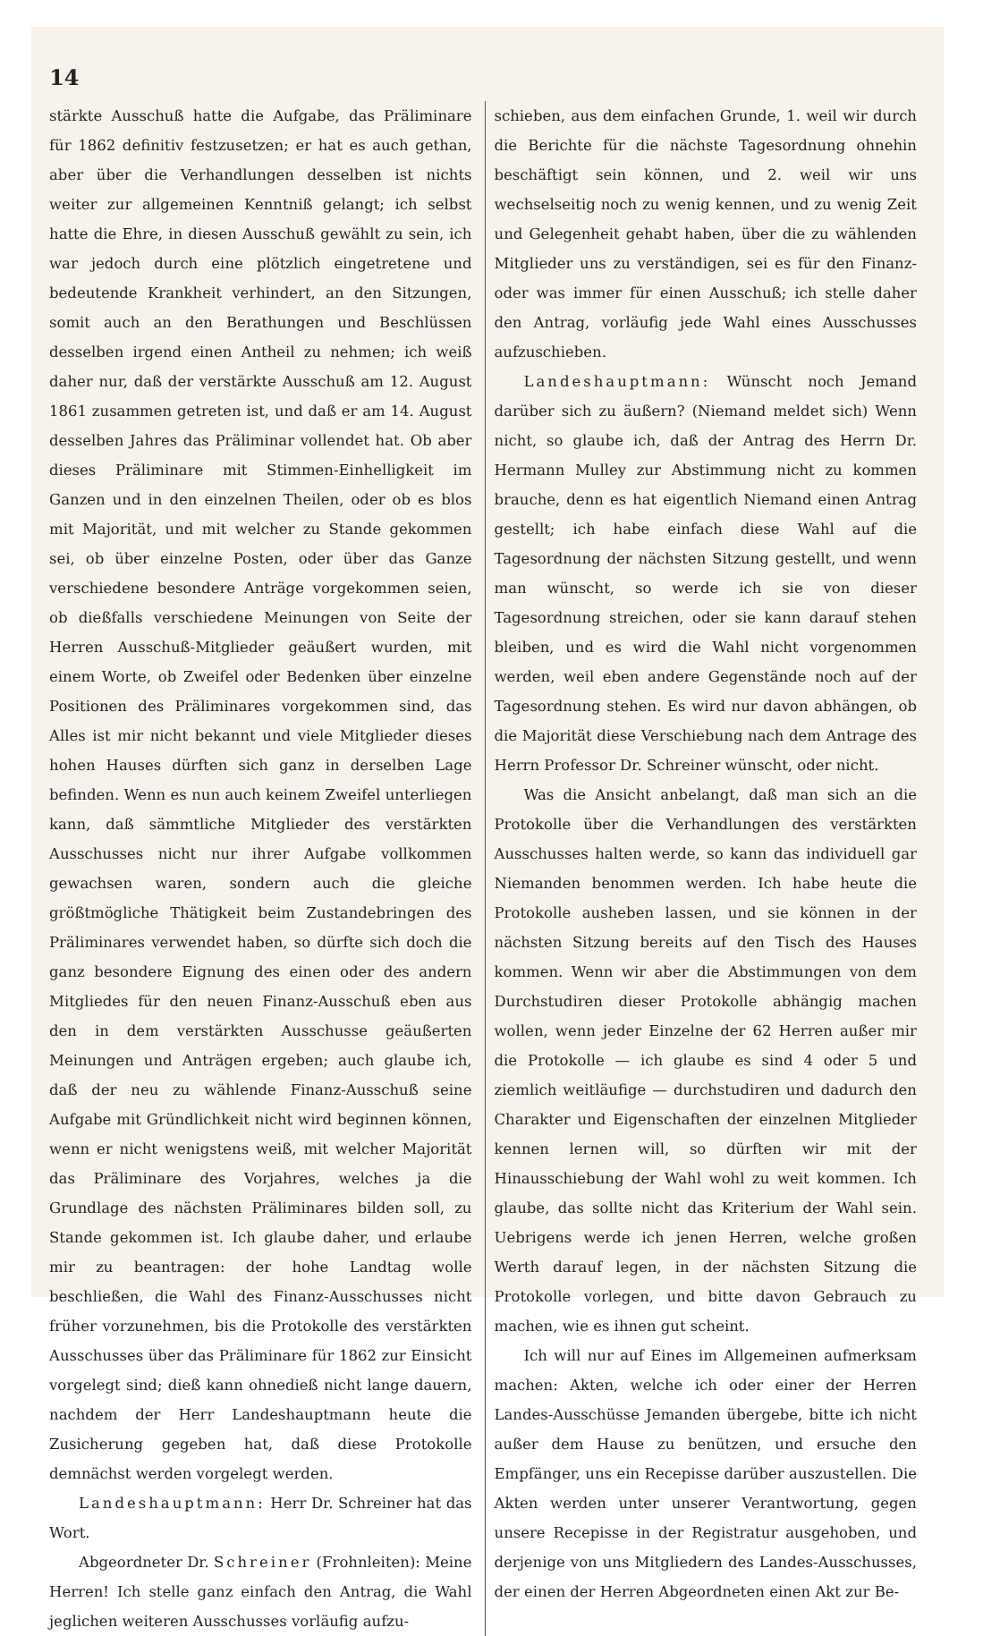14
stärkte Ausschuß hatte die Aufgabe, das Präliminare für 1862 definitiv festzusetzen; er hat es auch gethan, aber über die Verhandlungen desselben ist nichts weiter zur allgemeinen Kenntniß gelangt; ich selbst hatte die Ehre, in diesen Ausschuß gewählt zu sein, ich war jedoch durch eine plötzlich eingetretene und bedeutende Krankheit verhindert, an den Sitzungen, somit auch an den Berathungen und Beschlüssen desselben irgend einen Antheil zu nehmen; ich weiß daher nur, daß der verstärkte Ausschuß am 12. August 1861 zusammen getreten ist, und daß er am 14. August desselben Jahres das Präliminar vollendet hat. Ob aber dieses Präliminare mit Stimmen-Einhelligkeit im Ganzen und in den einzelnen Theilen, oder ob es blos mit Majorität, und mit welcher zu Stande gekommen sei, ob über einzelne Posten, oder über das Ganze verschiedene besondere Anträge vorgekommen seien, ob dießfalls verschiedene Meinungen von Seite der Herren Ausschuß-Mitglieder geäußert wurden, mit einem Worte, ob Zweifel oder Bedenken über einzelne Positionen des Präliminares vorgekommen sind, das Alles ist mir nicht bekannt und viele Mitglieder dieses hohen Hauses dürften sich ganz in derselben Lage befinden. Wenn es nun auch keinem Zweifel unterliegen kann, daß sämmtliche Mitglieder des verstärkten Ausschusses nicht nur ihrer Aufgabe vollkommen gewachsen waren, sondern auch die gleiche größtmögliche Thätigkeit beim Zustandebringen des Präliminares verwendet haben, so dürfte sich doch die ganz besondere Eignung des einen oder des andern Mitgliedes für den neuen Finanz-Ausschuß eben aus den in dem verstärkten Ausschusse geäußerten Meinungen und Anträgen ergeben; auch glaube ich, daß der neu zu wählende Finanz-Ausschuß seine Aufgabe mit Gründlichkeit nicht wird beginnen können, wenn er nicht wenigstens weiß, mit welcher Majorität das Präliminare des Vorjahres, welches ja die Grundlage des nächsten Präliminares bilden soll, zu Stande gekommen ist. Ich glaube daher, und erlaube mir zu beantragen: der hohe Landtag wolle beschließen, die Wahl des Finanz-Ausschusses nicht früher vorzunehmen, bis die Protokolle des verstärkten Ausschusses über das Präliminare für 1862 zur Einsicht vorgelegt sind; dieß kann ohnedieß nicht lange dauern, nachdem der Herr Landeshauptmann heute die Zusicherung gegeben hat, daß diese Protokolle demnächst werden vorgelegt werden.
Landeshauptmann: Herr Dr. Schreiner hat das Wort.
Abgeordneter Dr. Schreiner (Frohnleiten): Meine Herren! Ich stelle ganz einfach den Antrag, die Wahl jeglichen weiteren Ausschusses vorläufig aufzu-
schieben, aus dem einfachen Grunde, 1. weil wir durch die Berichte für die nächste Tagesordnung ohnehin beschäftigt sein können, und 2. weil wir uns wechselseitig noch zu wenig kennen, und zu wenig Zeit und Gelegenheit gehabt haben, über die zu wählenden Mitglieder uns zu verständigen, sei es für den Finanz- oder was immer für einen Ausschuß; ich stelle daher den Antrag, vorläufig jede Wahl eines Ausschusses aufzuschieben.
Landeshauptmann: Wünscht noch Jemand darüber sich zu äußern? (Niemand meldet sich) Wenn nicht, so glaube ich, daß der Antrag des Herrn Dr. Hermann Mulley zur Abstimmung nicht zu kommen brauche, denn es hat eigentlich Niemand einen Antrag gestellt; ich habe einfach diese Wahl auf die Tagesordnung der nächsten Sitzung gestellt, und wenn man wünscht, so werde ich sie von dieser Tagesordnung streichen, oder sie kann darauf stehen bleiben, und es wird die Wahl nicht vorgenommen werden, weil eben andere Gegenstände noch auf der Tagesordnung stehen. Es wird nur davon abhängen, ob die Majorität diese Verschiebung nach dem Antrage des Herrn Professor Dr. Schreiner wünscht, oder nicht.
Was die Ansicht anbelangt, daß man sich an die Protokolle über die Verhandlungen des verstärkten Ausschusses halten werde, so kann das individuell gar Niemanden benommen werden. Ich habe heute die Protokolle ausheben lassen, und sie können in der nächsten Sitzung bereits auf den Tisch des Hauses kommen. Wenn wir aber die Abstimmungen von dem Durchstudiren dieser Protokolle abhängig machen wollen, wenn jeder Einzelne der 62 Herren außer mir die Protokolle — ich glaube es sind 4 oder 5 und ziemlich weitläufige — durchstudiren und dadurch den Charakter und Eigenschaften der einzelnen Mitglieder kennen lernen will, so dürften wir mit der Hinausschiebung der Wahl wohl zu weit kommen. Ich glaube, das sollte nicht das Kriterium der Wahl sein. Uebrigens werde ich jenen Herren, welche großen Werth darauf legen, in der nächsten Sitzung die Protokolle vorlegen, und bitte davon Gebrauch zu machen, wie es ihnen gut scheint.
Ich will nur auf Eines im Allgemeinen aufmerksam machen: Akten, welche ich oder einer der Herren Landes-Ausschüsse Jemanden übergebe, bitte ich nicht außer dem Hause zu benützen, und ersuche den Empfänger, uns ein Recepisse darüber auszustellen. Die Akten werden unter unserer Verantwortung, gegen unsere Recepisse in der Registratur ausgehoben, und derjenige von uns Mitgliedern des Landes-Ausschusses, der einen der Herren Abgeordneten einen Akt zur Be-